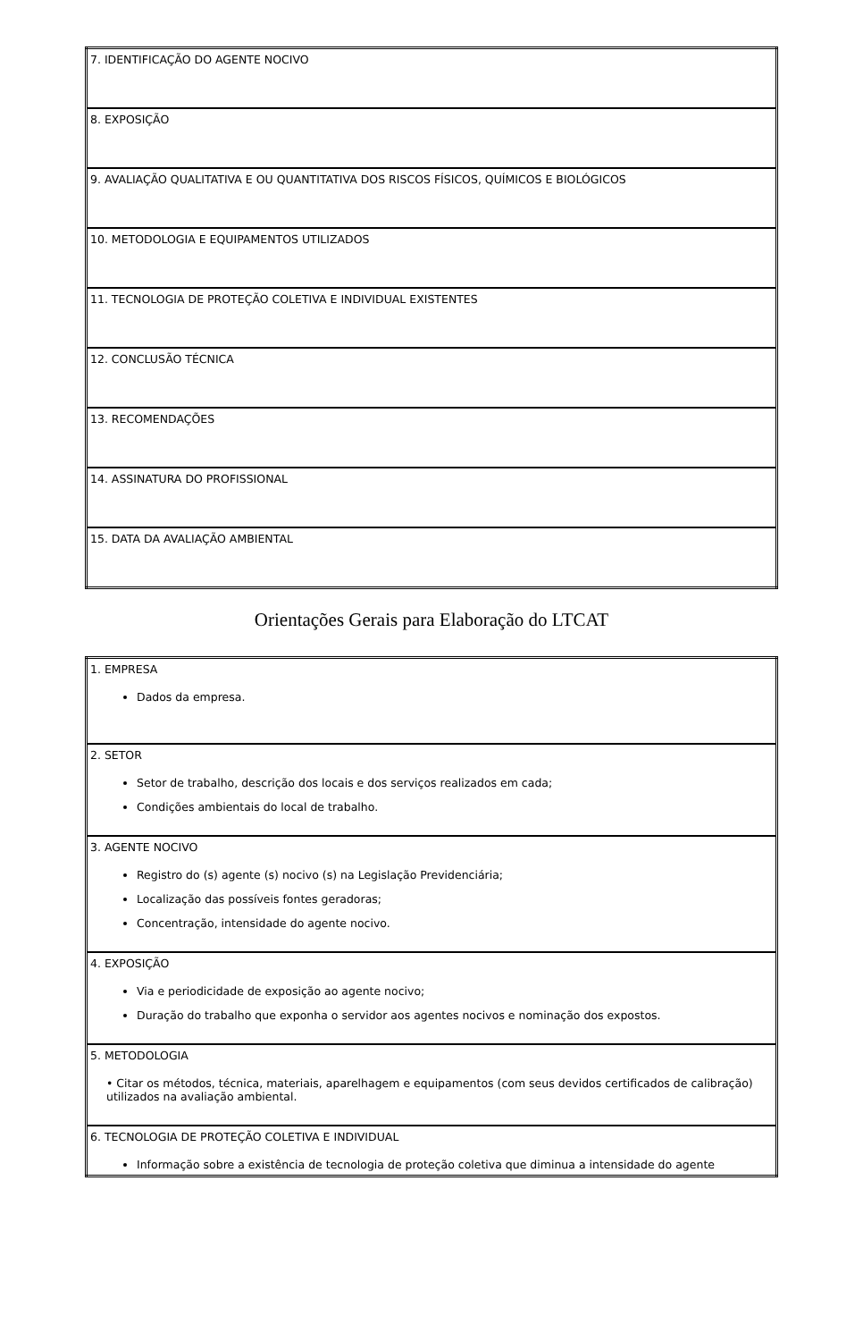| 7. IDENTIFICAÇÃO DO AGENTE NOCIVO |
| 8. EXPOSIÇÃO |
| 9. AVALIAÇÃO QUALITATIVA E OU QUANTITATIVA DOS RISCOS FÍSICOS, QUÍMICOS E BIOLÓGICOS |
| 10. METODOLOGIA E EQUIPAMENTOS UTILIZADOS |
| 11. TECNOLOGIA DE PROTEÇÃO COLETIVA E INDIVIDUAL EXISTENTES |
| 12. CONCLUSÃO TÉCNICA |
| 13. RECOMENDAÇÕES |
| 14. ASSINATURA DO PROFISSIONAL |
| 15. DATA DA AVALIAÇÃO AMBIENTAL |
Orientações Gerais para Elaboração do LTCAT
| 1. EMPRESA Dados da empresa. |
| 2. SETOR Setor de trabalho, descrição dos locais e dos serviços realizados em cada; Condições ambientais do local de trabalho. |
| 3. AGENTE NOCIVO Registro do (s) agente (s) nocivo (s) na Legislação Previdenciária; Localização das possíveis fontes geradoras; Concentração, intensidade do agente nocivo. |
| 4. EXPOSIÇÃO Via e periodicidade de exposição ao agente nocivo; Duração do trabalho que exponha o servidor aos agentes nocivos e nominação dos expostos. |
| 5. METODOLOGIA • Citar os métodos, técnica, materiais, aparelhagem e equipamentos (com seus devidos certificados de calibração) utilizados na avaliação ambiental. |
| 6. TECNOLOGIA DE PROTEÇÃO COLETIVA E INDIVIDUAL Informação sobre a existência de tecnologia de proteção coletiva que diminua a intensidade do agente |